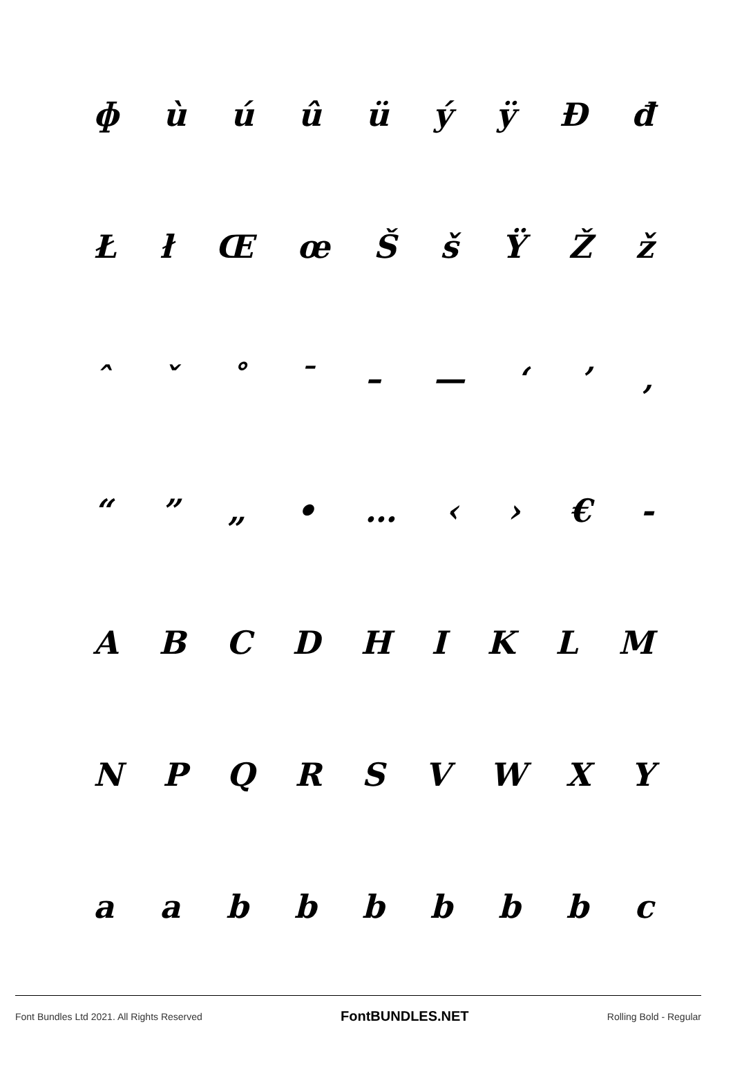ɸùúûüýÿĐđ
ŁłŒœŠšŸŽž
ˆˇ ˚ ¯ – — ‘’ ‚
“” „ • … ‹ › € -
ABCDHIKLM
NPQRSVWXY
aabbbbbbc
Font Bundles Ltd 2021. All Rights Reserved FontBUNDLES.NET Rolling Bold - Regular